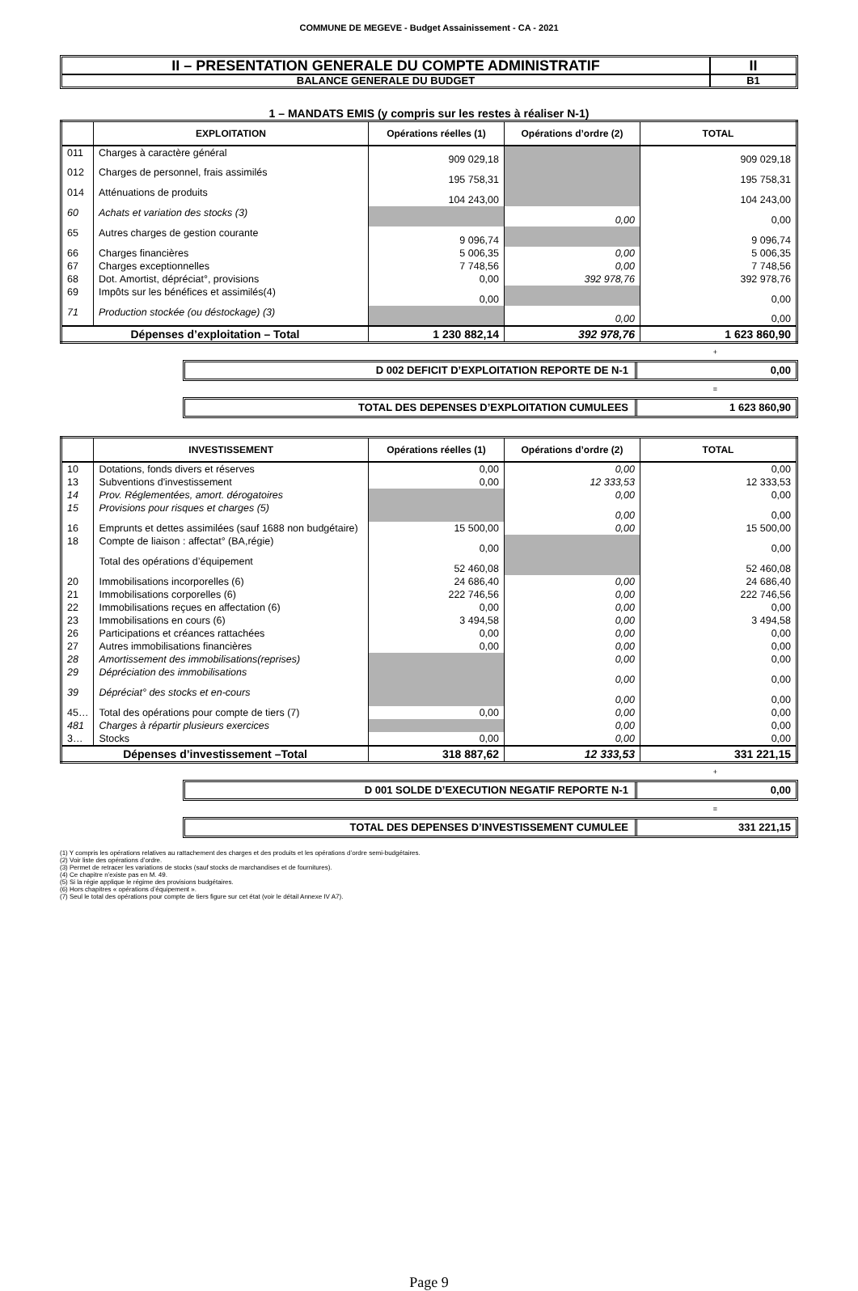COMMUNE DE MEGEVE - Budget Assainissement - CA - 2021
II – PRESENTATION GENERALE DU COMPTE ADMINISTRATIF
BALANCE GENERALE DU BUDGET
II
B1
1 – MANDATS EMIS (y compris sur les restes à réaliser N-1)
| | EXPLOITATION | Opérations réelles (1) | Opérations d’ordre (2) | TOTAL |
| --- | --- | --- | --- | --- |
| 011 | Charges à caractère général | 909 029,18 | | 909 029,18 |
| 012 | Charges de personnel, frais assimilés | 195 758,31 | | 195 758,31 |
| 014 | Atténuations de produits | 104 243,00 | | 104 243,00 |
| 60 | Achats et variation des stocks (3) | | 0,00 | 0,00 |
| 65 | Autres charges de gestion courante | 9 096,74 | | 9 096,74 |
| 66 | Charges financières | 5 006,35 | 0,00 | 5 006,35 |
| 67 | Charges exceptionnelles | 7 748,56 | 0,00 | 7 748,56 |
| 68 | Dot. Amortist, dépréciat°, provisions | 0,00 | 392 978,76 | 392 978,76 |
| 69 | Impôts sur les bénéfices et assimilés(4) | 0,00 | | 0,00 |
| 71 | Production stockée (ou déstockage) (3) | | 0,00 | 0,00 |
| Dépenses d’exploitation – Total | | 1 230 882,14 | 392 978,76 | 1 623 860,90 |
+
D 002 DEFICIT D’EXPLOITATION REPORTE DE N-1
0,00
=
TOTAL DES DEPENSES D’EXPLOITATION CUMULEES
1 623 860,90
| | INVESTISSEMENT | Opérations réelles (1) | Opérations d’ordre (2) | TOTAL |
| --- | --- | --- | --- | --- |
| 10 | Dotations, fonds divers et réserves | 0,00 | 0,00 | 0,00 |
| 13 | Subventions d'investissement | 0,00 | 12 333,53 | 12 333,53 |
| 14 | Prov. Réglementées, amort. dérogatoires | | 0,00 | 0,00 |
| 15 | Provisions pour risques et charges (5) | | 0,00 | 0,00 |
| 16 | Emprunts et dettes assimilées (sauf 1688 non budgétaire) | 15 500,00 | 0,00 | 15 500,00 |
| 18 | Compte de liaison : affectat° (BA,régie) | 0,00 | | 0,00 |
| | Total des opérations d’équipement | 52 460,08 | | 52 460,08 |
| 20 | Immobilisations incorporelles (6) | 24 686,40 | 0,00 | 24 686,40 |
| 21 | Immobilisations corporelles (6) | 222 746,56 | 0,00 | 222 746,56 |
| 22 | Immobilisations reçues en affectation (6) | 0,00 | 0,00 | 0,00 |
| 23 | Immobilisations en cours (6) | 3 494,58 | 0,00 | 3 494,58 |
| 26 | Participations et créances rattachées | 0,00 | 0,00 | 0,00 |
| 27 | Autres immobilisations financières | 0,00 | 0,00 | 0,00 |
| 28 | Amortissement des immobilisations(reprises) | | 0,00 | 0,00 |
| 29 | Dépréciation des immobilisations | | 0,00 | 0,00 |
| 39 | Dépréciat° des stocks et en-cours | | 0,00 | 0,00 |
| 45… | Total des opérations pour compte de tiers (7) | 0,00 | 0,00 | 0,00 |
| 481 | Charges à répartir plusieurs exercices | | 0,00 | 0,00 |
| 3… | Stocks | 0,00 | 0,00 | 0,00 |
| Dépenses d’investissement –Total | | 318 887,62 | 12 333,53 | 331 221,15 |
+
D 001 SOLDE D’EXECUTION NEGATIF REPORTE N-1
0,00
=
TOTAL DES DEPENSES D’INVESTISSEMENT CUMULEE
331 221,15
(1) Y compris les opérations relatives au rattachement des charges et des produits et les opérations d’ordre semi-budgétaires.
(2) Voir liste des opérations d’ordre.
(3) Permet de retracer les variations de stocks (sauf stocks de marchandises et de fournitures).
(4) Ce chapitre n’existe pas en M. 49.
(5) Si la régie applique le régime des provisions budgétaires.
(6) Hors chapitres « opérations d’équipement ».
(7) Seul le total des opérations pour compte de tiers figure sur cet état (voir le détail Annexe IV A7).
Page 9